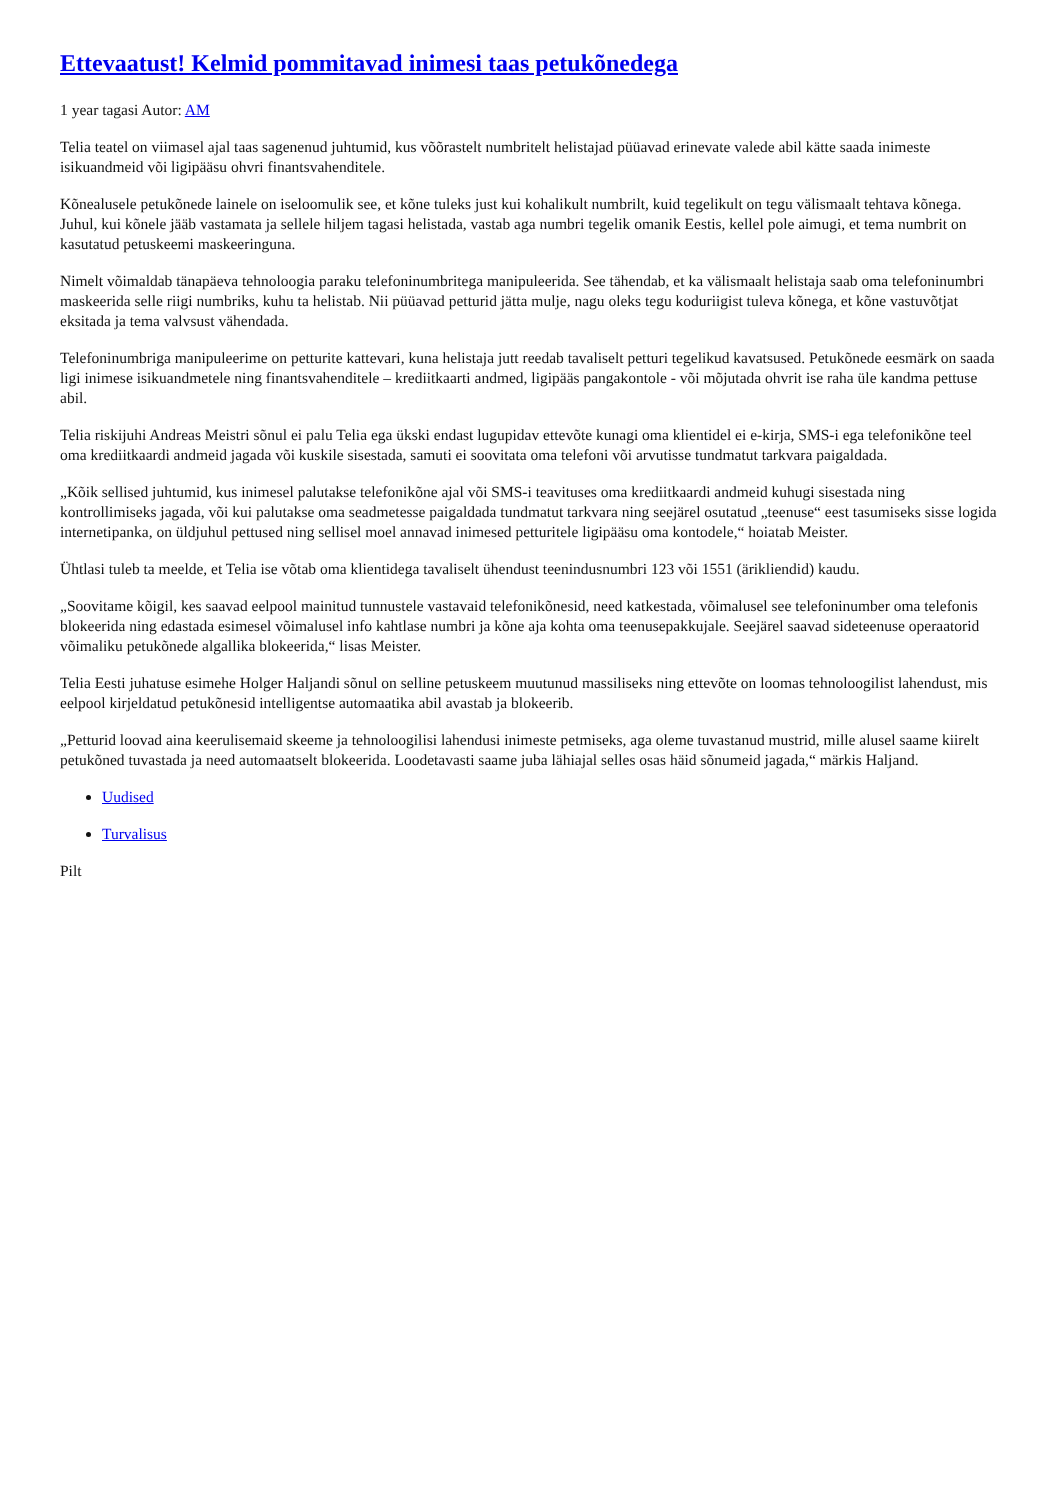Ettevaatust! Kelmid pommitavad inimesi taas petukõnedega
1 year tagasi Autor: AM
Telia teatel on viimasel ajal taas sagenenud juhtumid, kus võõrastelt numbritelt helistajad püüavad erinevate valede abil kätte saada inimeste isikuandmeid või ligipääsu ohvri finantsvahenditele.
Kõnealusele petukõnede lainele on iseloomulik see, et kõne tuleks just kui kohalikult numbrilt, kuid tegelikult on tegu välismaalt tehtava kõnega. Juhul, kui kõnele jääb vastamata ja sellele hiljem tagasi helistada, vastab aga numbri tegelik omanik Eestis, kellel pole aimugi, et tema numbrit on kasutatud petuskeemi maskeeringuna.
Nimelt võimaldab tänapäeva tehnoloogia paraku telefoninumbritega manipuleerida. See tähendab, et ka välismaalt helistaja saab oma telefoninumbri maskeerida selle riigi numbriks, kuhu ta helistab. Nii püüavad petturid jätta mulje, nagu oleks tegu koduriigist tuleva kõnega, et kõne vastuvõtjat eksitada ja tema valvsust vähendada.
Telefoninumbriga manipuleerime on petturite kattevari, kuna helistaja jutt reedab tavaliselt petturi tegelikud kavatsused. Petukõnede eesmärk on saada ligi inimese isikuandmetele ning finantsvahenditele – krediitkaarti andmed, ligipääs pangakontole - või mõjutada ohvrit ise raha üle kandma pettuse abil.
Telia riskijuhi Andreas Meistri sõnul ei palu Telia ega ükski endast lugupidav ettevõte kunagi oma klientidel ei e-kirja, SMS-i ega telefonikõne teel oma krediitkaardi andmeid jagada või kuskile sisestada, samuti ei soovitata oma telefoni või arvutisse tundmatut tarkvara paigaldada.
„Kõik sellised juhtumid, kus inimesel palutakse telefonikõne ajal või SMS-i teavituses oma krediitkaardi andmeid kuhugi sisestada ning kontrollimiseks jagada, või kui palutakse oma seadmetesse paigaldada tundmatut tarkvara ning seejärel osutatud „teenuse“ eest tasumiseks sisse logida internetipanka, on üldjuhul pettused ning sellisel moel annavad inimesed petturitele ligipääsu oma kontodele,“ hoiatab Meister.
Ühtlasi tuleb ta meelde, et Telia ise võtab oma klientidega tavaliselt ühendust teenindusnumbri 123 või 1551 (ärikliendid) kaudu.
„Soovitame kõigil, kes saavad eelpool mainitud tunnustele vastavaid telefonikõnesid, need katkestada, võimalusel see telefoninumber oma telefonis blokeerida ning edastada esimesel võimalusel info kahtlase numbri ja kõne aja kohta oma teenusepakkujale. Seejärel saavad sideteenuse operaatorid võimaliku petukõnede algallika blokeerida,“ lisas Meister.
Telia Eesti juhatuse esimehe Holger Haljandi sõnul on selline petuskeem muutunud massiliseks ning ettevõte on loomas tehnoloogilist lahendust, mis eelpool kirjeldatud petukõnesid intelligentse automaatika abil avastab ja blokeerib.
„Petturid loovad aina keerulisemaid skeeme ja tehnoloogilisi lahendusi inimeste petmiseks, aga oleme tuvastanud mustrid, mille alusel saame kiirelt petukõned tuvastada ja need automaatselt blokeerida. Loodetavasti saame juba lähiajal selles osas häid sõnumeid jagada,“ märkis Haljand.
Uudised
Turvalisus
Pilt